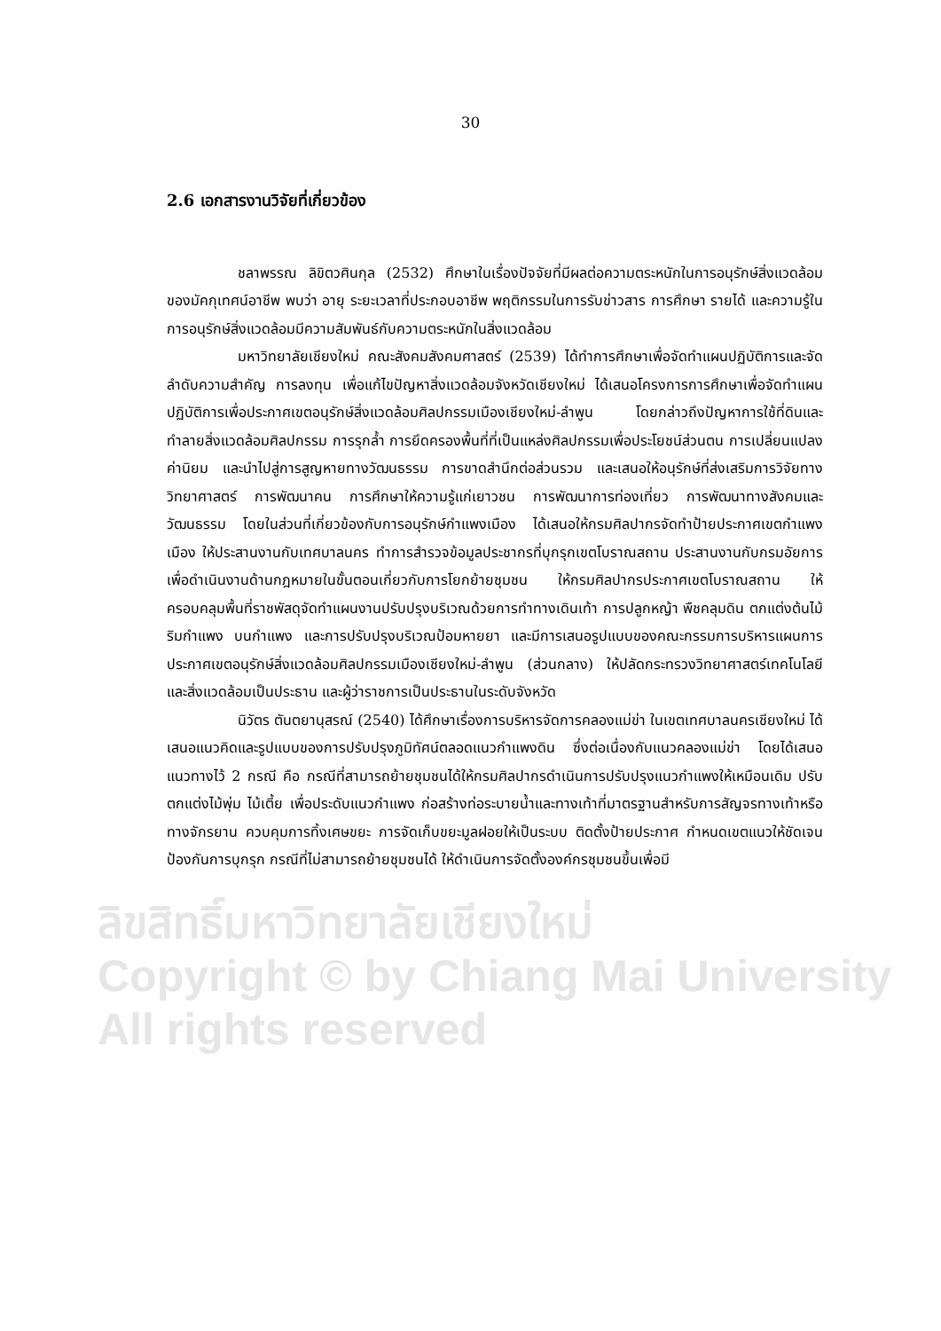ลิขสิทธิ์มหาวิทยาลัยเชียงใหม่
Copyright © by Chiang Mai University
All rights reserved
30
2.6 เอกสารงานวิจัยที่เกี่ยวข้อง
ชลาพรรณ ลิขิตวศินกุล (2532) ศึกษาในเรื่องปัจจัยที่มีผลต่อความตระหนักในการอนุรักษ์สิ่งแวดล้อมของมัคกุเทศน์อาชีพ พบว่า อายุ ระยะเวลาที่ประกอบอาชีพ พฤติกรรมในการรับข่าวสาร การศึกษา รายได้ และความรู้ในการอนุรักษ์สิ่งแวดล้อมมีความสัมพันธ์กับความตระหนักในสิ่งแวดล้อม
มหาวิทยาลัยเชียงใหม่ คณะสังคมสังคมศาสตร์ (2539) ได้ทำการศึกษาเพื่อจัดทำแผนปฏิบัติการและจัดลำดับความสำคัญ การลงทุน เพื่อแก้ไขปัญหาสิ่งแวดล้อมจังหวัดเชียงใหม่ ได้เสนอโครงการการศึกษาเพื่อจัดทำแผนปฏิบัติการเพื่อประกาศเขตอนุรักษ์สิ่งแวดล้อมศิลปกรรมเมืองเชียงใหม่-ลำพูน โดยกล่าวถึงปัญหาการใช้ที่ดินและทำลายสิ่งแวดล้อมศิลปกรรม การรุกล้ำ การยึดครองพื้นที่ที่เป็นแหล่งศิลปกรรมเพื่อประโยชน์ส่วนตน การเปลี่ยนแปลงค่านิยม และนำไปสู่การสูญหายทางวัฒนธรรม การขาดสำนึกต่อส่วนรวม และเสนอให้อนุรักษ์ที่ส่งเสริมการวิจัยทางวิทยาศาสตร์ การพัฒนาคน การศึกษาให้ความรู้แก่เยาวชน การพัฒนาการท่องเที่ยว การพัฒนาทางสังคมและวัฒนธรรม โดยในส่วนที่เกี่ยวข้องกับการอนุรักษ์กำแพงเมือง ได้เสนอให้กรมศิลปากรจัดทำป้ายประกาศเขตกำแพงเมือง ให้ประสานงานกับเทศบาลนคร ทำการสำรวจข้อมูลประชากรที่บุกรุกเขตโบราณสถาน ประสานงานกับกรมอัยการ เพื่อดำเนินงานด้านกฎหมายในขั้นตอนเกี่ยวกับการโยกย้ายชุมชน ให้กรมศิลปากรประกาศเขตโบราณสถาน ให้ครอบคลุมพื้นที่ราชพัสดุจัดทำแผนงานปรับปรุงบริเวณด้วยการทำทางเดินเท้า การปลูกหญ้า พืชคลุมดิน ตกแต่งต้นไม้ริมกำแพง บนกำแพง และการปรับปรุงบริเวณป้อมหายยา และมีการเสนอรูปแบบของคณะกรรมการบริหารแผนการประกาศเขตอนุรักษ์สิ่งแวดล้อมศิลปกรรมเมืองเชียงใหม่-ลำพูน (ส่วนกลาง) ให้ปลัดกระทรวงวิทยาศาสตร์เทคโนโลยีและสิ่งแวดล้อมเป็นประธาน และผู้ว่าราชการเป็นประธานในระดับจังหวัด
นิวัตร ตันตยานุสรณ์ (2540) ได้ศึกษาเรื่องการบริหารจัดการคลองแม่ข่า ในเขตเทศบาลนครเชียงใหม่ ได้เสนอแนวคิดและรูปแบบของการปรับปรุงภูมิทัศน์ตลอดแนวกำแพงดิน ซึ่งต่อเนื่องกับแนวคลองแม่ข่า โดยได้เสนอแนวทางไว้ 2 กรณี คือ กรณีที่สามารถย้ายชุมชนได้ให้กรมศิลปากรดำเนินการปรับปรุงแนวกำแพงให้เหมือนเดิม ปรับตกแต่งไม้พุ่ม ไม้เตี้ย เพื่อประดับแนวกำแพง ก่อสร้างท่อระบายน้ำและทางเท้าที่มาตรฐานสำหรับการสัญจรทางเท้าหรือทางจักรยาน ควบคุมการทิ้งเศษขยะ การจัดเก็บขยะมูลฝอยให้เป็นระบบ ติดตั้งป้ายประกาศ กำหนดเขตแนวให้ชัดเจน ป้องกันการบุกรุก กรณีที่ไม่สามารถย้ายชุมชนได้ ให้ดำเนินการจัดตั้งองค์กรชุมชนขึ้นเพื่อมี